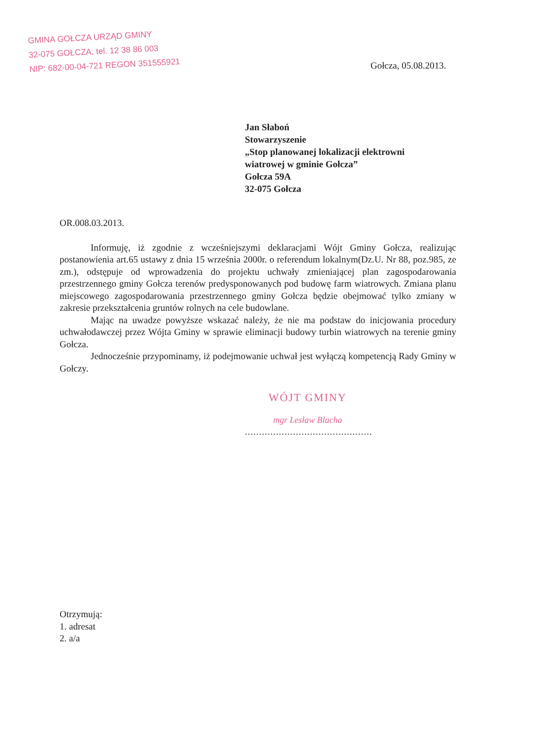GMINA GOŁCZA URZĄD GMINY
32-075 GOŁCZA, tel. 12 38 86 003
NIP: 682-00-04-721 REGON 351555921
Gołcza, 05.08.2013.
Jan Słaboń
Stowarzyszenie
„Stop planowanej lokalizacji elektrowni
wiatrowej w gminie Gołcza”
Gołcza 59A
32-075 Gołcza
OR.008.03.2013.
Informuję, iż zgodnie z wcześniejszymi deklaracjami Wójt Gminy Gołcza, realizując postanowienia art.65 ustawy z dnia 15 września 2000r. o referendum lokalnym(Dz.U. Nr 88, poz.985, ze zm.), odstępuje od wprowadzenia do projektu uchwały zmieniającej plan zagospodarowania przestrzennego gminy Gołcza terenów predysponowanych pod budowę farm wiatrowych. Zmiana planu miejscowego zagospodarowania przestrzennego gminy Gołcza będzie obejmować tylko zmiany w zakresie przekształcenia gruntów rolnych na cele budowlane.
Mając na uwadze powyższe wskazać należy, że nie ma podstaw do inicjowania procedury uchwałodawczej przez Wójta Gminy w sprawie eliminacji budowy turbin wiatrowych na terenie gminy Gołcza.
Jednocześnie przypominamy, iż podejmowanie uchwał jest wyłączą kompetencją Rady Gminy w Gołczy.
WÓJT GMINY
mgr Lesław Blacha
.............................................
Otrzymują:
1. adresat
2. a/a